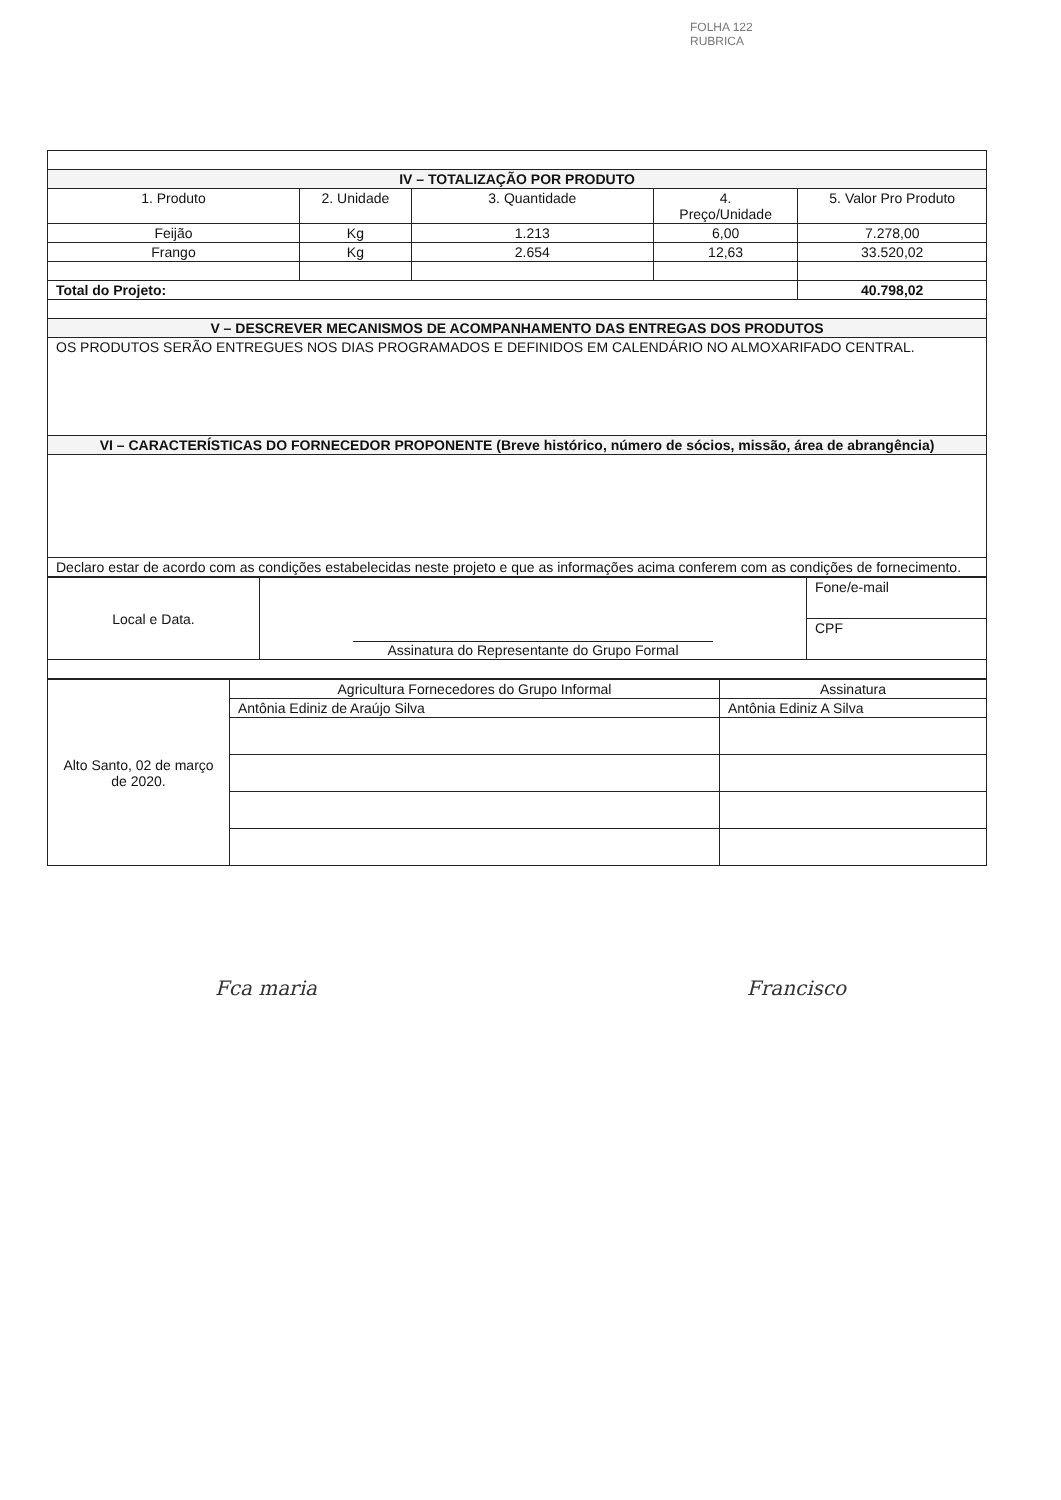FOLHA 122
RUBRICA
| IV – TOTALIZAÇÃO POR PRODUTO | | | | |
| 1. Produto | 2. Unidade | 3. Quantidade | 4. Preço/Unidade | 5. Valor Pro Produto |
| Feijão | Kg | 1.213 | 6,00 | 7.278,00 |
| Frango | Kg | 2.654 | 12,63 | 33.520,02 |
| Total do Projeto: | | | | 40.798,02 |
| V – DESCREVER MECANISMOS DE ACOMPANHAMENTO DAS ENTREGAS DOS PRODUTOS | | | | |
| OS PRODUTOS SERÃO ENTREGUES NOS DIAS PROGRAMADOS E DEFINIDOS EM CALENDÁRIO NO ALMOXARIFADO CENTRAL. | | | | |
| VI – CARACTERÍSTICAS DO FORNECEDOR PROPONENTE (Breve histórico, número de sócios, missão, área de abrangência) | | | | |
| Declaro estar de acordo com as condições estabelecidas neste projeto e que as informações acima conferem com as condições de fornecimento. | | | | |
| Local e Data. | Assinatura do Representante do Grupo Formal | Fone/e-mail |
| | | CPF |
| Alto Santo, 02 de março de 2020. | Agricultura Fornecedores do Grupo Informal | Assinatura |
| | Antônia Ediniz de Araújo Silva | Antônia Ediniz A Silva |
Fca maria Francisco